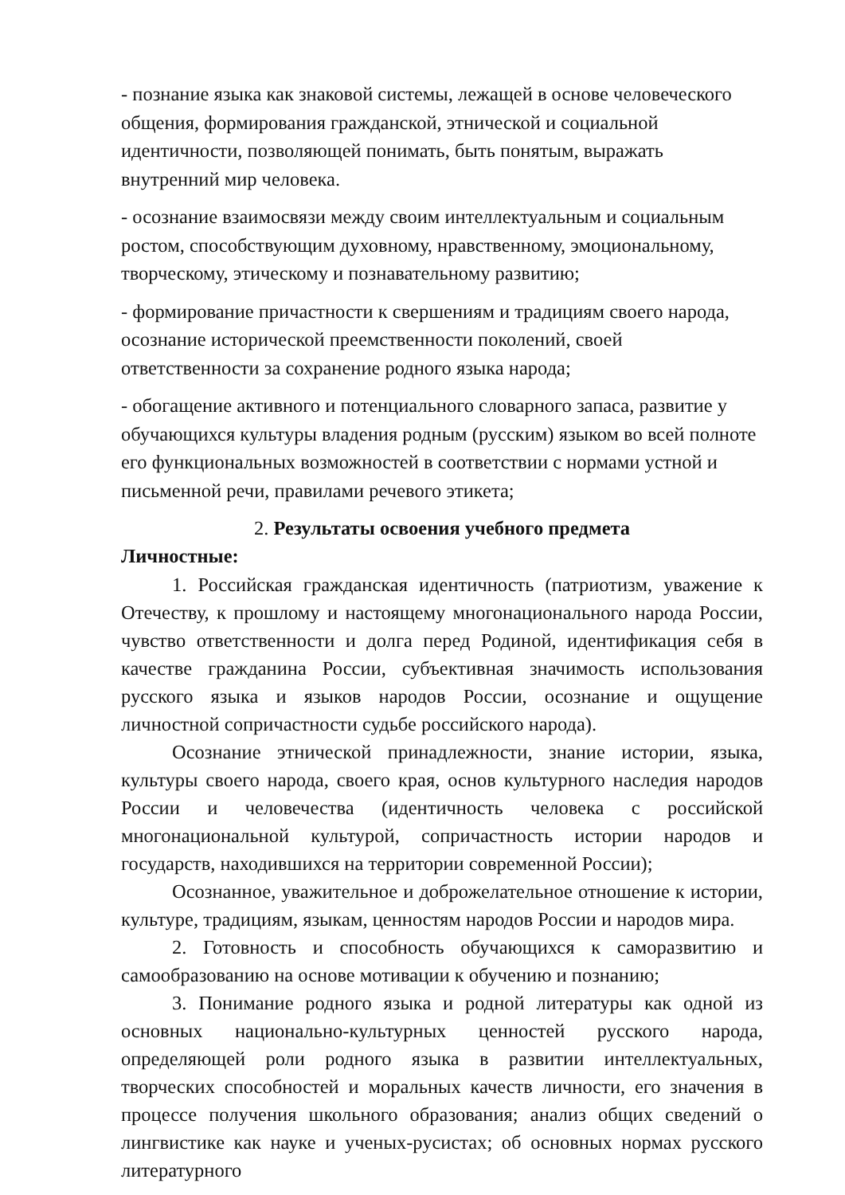- познание языка как знаковой системы, лежащей в основе человеческого общения, формирования гражданской, этнической и социальной идентичности, позволяющей понимать, быть понятым, выражать внутренний мир человека.
- осознание взаимосвязи между своим интеллектуальным и социальным ростом, способствующим духовному, нравственному, эмоциональному, творческому, этическому и познавательному развитию;
- формирование причастности к свершениям и традициям своего народа, осознание исторической преемственности поколений, своей ответственности за сохранение родного языка народа;
- обогащение активного и потенциального словарного запаса, развитие у обучающихся культуры владения родным (русским) языком во всей полноте его функциональных возможностей в соответствии с нормами устной и письменной речи, правилами речевого этикета;
2. Результаты освоения учебного предмета
Личностные:
1. Российская гражданская идентичность (патриотизм, уважение к Отечеству, к прошлому и настоящему многонационального народа России, чувство ответственности и долга перед Родиной, идентификация себя в качестве гражданина России, субъективная значимость использования русского языка и языков народов России, осознание и ощущение личностной сопричастности судьбе российского народа).
Осознание этнической принадлежности, знание истории, языка, культуры своего народа, своего края, основ культурного наследия народов России и человечества (идентичность человека с российской многонациональной культурой, сопричастность истории народов и государств, находившихся на территории современной России);
Осознанное, уважительное и доброжелательное отношение к истории, культуре, традициям, языкам, ценностям народов России и народов мира.
2. Готовность и способность обучающихся к саморазвитию и самообразованию на основе мотивации к обучению и познанию;
3. Понимание родного языка и родной литературы как одной из основных национально-культурных ценностей русского народа, определяющей роли родного языка в развитии интеллектуальных, творческих способностей и моральных качеств личности, его значения в процессе получения школьного образования; анализ общих сведений о лингвистике как науке и ученых-русистах; об основных нормах русского литературного